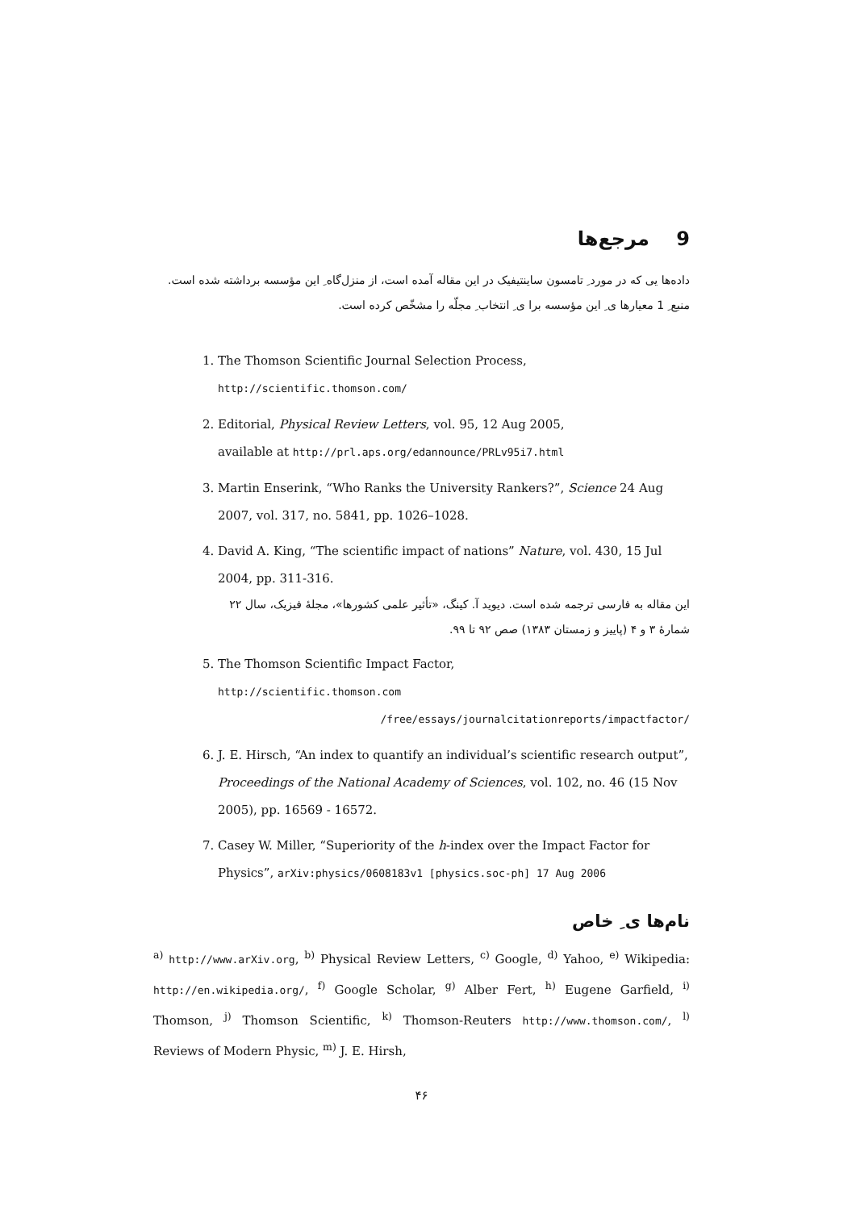9 مرجع‌ها
داده‌ها یی که در مورد ِ تامسون ساینتیفیک در این مقاله آمده است، از منزل‌گاه ِ این مؤسسه برداشته شده است. منبع ِ 1 معیارها ی ِ این مؤسسه برا ی ِ انتخاب ِ مجلّه را مشخّص کرده است.
1. The Thomson Scientific Journal Selection Process,
http://scientific.thomson.com/
2. Editorial, Physical Review Letters, vol. 95, 12 Aug 2005,
available at http://prl.aps.org/edannounce/PRLv95i7.html
3. Martin Enserink, “Who Ranks the University Rankers?”, Science 24 Aug 2007, vol. 317, no. 5841, pp. 1026–1028.
4. David A. King, “The scientific impact of nations” Nature, vol. 430, 15 Jul 2004, pp. 311-316.
این مقاله به فارسی ترجمه شده است. دیوید آ. کینگ، «تأثیر علمی کشورها»، مجلهٔ فیزیک، سال ۲۲ شمارهٔ ۳ و ۴ (پاییز و زمستان ۱۳۸۳) صص ۹۲ تا ۹۹.
5. The Thomson Scientific Impact Factor,
http://scientific.thomson.com
/free/essays/journalcitationreports/impactfactor/
6. J. E. Hirsch, “An index to quantify an individual’s scientific research output”, Proceedings of the National Academy of Sciences, vol. 102, no. 46 (15 Nov 2005), pp. 16569 - 16572.
7. Casey W. Miller, “Superiority of the h-index over the Impact Factor for Physics”, arXiv:physics/0608183v1 [physics.soc-ph] 17 Aug 2006
نام‌ها ی ِ خاص
<sup>a)</sup> http://www.arXiv.org, <sup>b)</sup> Physical Review Letters, <sup>c)</sup> Google, <sup>d)</sup> Yahoo, <sup>e)</sup> Wikipedia: http://en.wikipedia.org/, <sup>f)</sup> Google Scholar, <sup>g)</sup> Alber Fert, <sup>h)</sup> Eugene Garfield, <sup>i)</sup> Thomson, <sup>j)</sup> Thomson Scientific, <sup>k)</sup> Thomson-Reuters http://www.thomson.com/, <sup>l)</sup> Reviews of Modern Physic, <sup>m)</sup> J. E. Hirsh,
۴۶